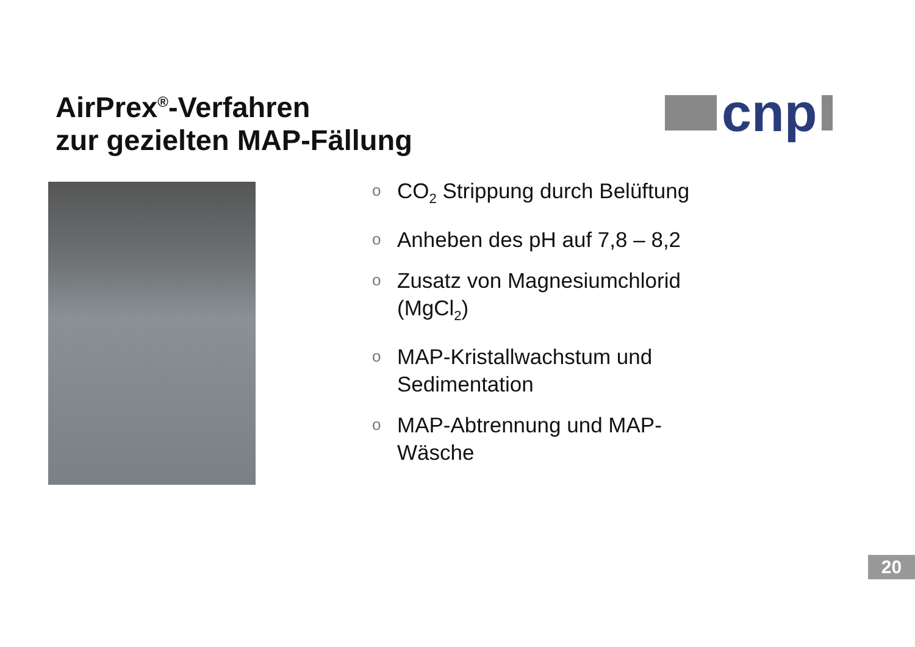AirPrex<sup>®</sup>-Verfahren
zur gezielten MAP-Fällung
cnp
o CO<sub>2</sub> Strippung durch Belüftung
o Anheben des pH auf 7,8 – 8,2
o Zusatz von Magnesiumchlorid (MgCl<sub>2</sub>)
o MAP-Kristallwachstum und Sedimentation
o MAP-Abtrennung und MAP-Wäsche
20